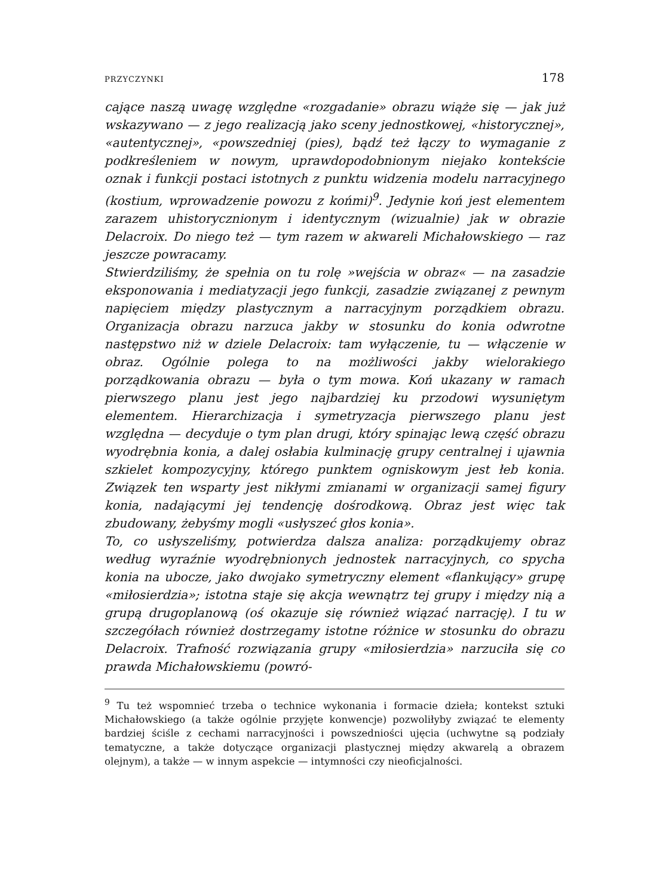PRZYCZYNKI 178
cające naszą uwagę względne «rozgadanie» obrazu wiąże się — jak już wskazywano — z jego realizacją jako sceny jednostkowej, «historycznej», «autentycznej», «powszedniej (pies), bądź też łączy to wymaganie z podkreśleniem w nowym, uprawdopodobnionym niejako kontekście oznak i funkcji postaci istotnych z punktu widzenia modelu narracyjnego (kostium, wprowadzenie powozu z końmi)<sup>9</sup>. Jedynie koń jest elementem zarazem uhistorycznionym i identycznym (wizualnie) jak w obrazie Delacroix. Do niego też — tym razem w akwareli Michałowskiego — raz jeszcze powracamy.
Stwierdziliśmy, że spełnia on tu rolę »wejścia w obraz« — na zasadzie eksponowania i mediatyzacji jego funkcji, zasadzie związanej z pewnym napięciem między plastycznym a narracyjnym porządkiem obrazu. Organizacja obrazu narzuca jakby w stosunku do konia odwrotne następstwo niż w dziele Delacroix: tam wyłączenie, tu — włączenie w obraz. Ogólnie polega to na możliwości jakby wielorakiego porządkowania obrazu — była o tym mowa. Koń ukazany w ramach pierwszego planu jest jego najbardziej ku przodowi wysuniętym elementem. Hierarchizacja i symetryzacja pierwszego planu jest względna — decyduje o tym plan drugi, który spinając lewą część obrazu wyodrębnia konia, a dalej osłabia kulminację grupy centralnej i ujawnia szkielet kompozycyjny, którego punktem ogniskowym jest łeb konia. Związek ten wsparty jest nikłymi zmianami w organizacji samej figury konia, nadającymi jej tendencję dośrodkową. Obraz jest więc tak zbudowany, żebyśmy mogli «usłyszeć głos konia».
To, co usłyszeliśmy, potwierdza dalsza analiza: porządkujemy obraz według wyraźnie wyodrębnionych jednostek narracyjnych, co spycha konia na ubocze, jako dwojako symetryczny element «flankujący» grupę «miłosierdzia»; istotna staje się akcja wewnątrz tej grupy i między nią a grupą drugoplanową (oś okazuje się również wiązać narrację). I tu w szczegółach również dostrzegamy istotne różnice w stosunku do obrazu Delacroix. Trafność rozwiązania grupy «miłosierdzia» narzuciła się co prawda Michałowskiemu (powró-
<sup>9</sup> Tu też wspomnieć trzeba o technice wykonania i formacie dzieła; kontekst sztuki Michałowskiego (a także ogólnie przyjęte konwencje) pozwoliłyby związać te elementy bardziej ściśle z cechami narracyjności i powszedniości ujęcia (uchwytne są podziały tematyczne, a także dotyczące organizacji plastycznej między akwarelą a obrazem olejnym), a także — w innym aspekcie — intymności czy nieoficjalności.